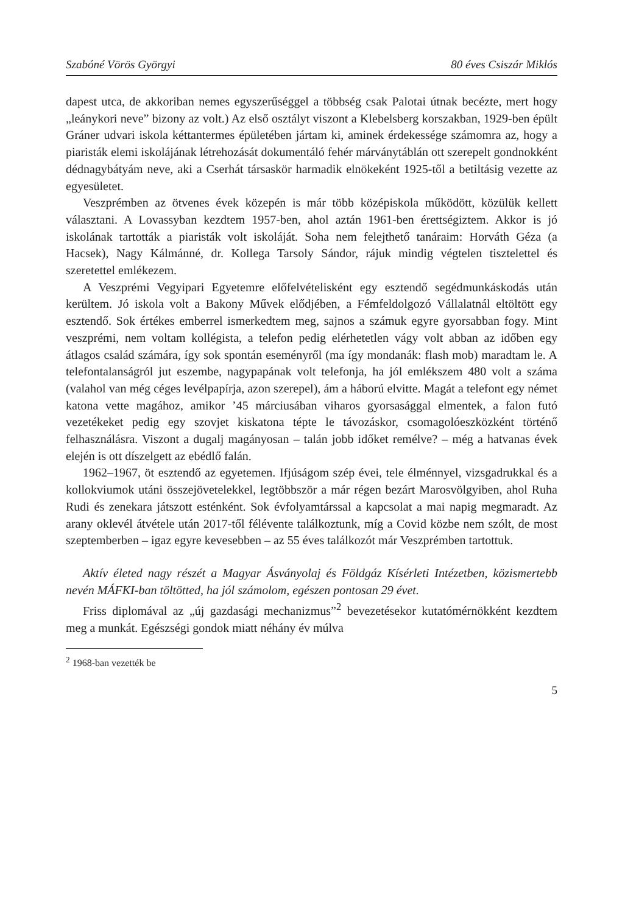Szabóné Vörös Györgyi 80 éves Csiszár Miklós
dapest utca, de akkoriban nemes egyszerűséggel a többség csak Palotai útnak becézte, mert hogy „leánykori neve” bizony az volt.) Az első osztályt viszont a Klebelsberg korszakban, 1929-ben épült Gráner udvari iskola kéttantermes épületében jártam ki, aminek érdekessége számomra az, hogy a piaristák elemi iskolájának létrehozását dokumentáló fehér márványtáblán ott szerepelt gondnokként dédnagybátyám neve, aki a Cserhát társaskör harmadik elnökeként 1925-től a betiltásig vezette az egyesületet.
Veszprémben az ötvenes évek közepén is már több középiskola működött, közülük kellett választani. A Lovassyban kezdtem 1957-ben, ahol aztán 1961-ben érettségiztem. Akkor is jó iskolának tartották a piaristák volt iskoláját. Soha nem felejthető tanáraim: Horváth Géza (a Hacsek), Nagy Kálmánné, dr. Kollega Tarsoly Sándor, rájuk mindig végtelen tisztelettel és szeretettel emlékezem.
A Veszprémi Vegyipari Egyetemre előfelvételisként egy esztendő segédmunkáskodás után kerültem. Jó iskola volt a Bakony Művek elődjében, a Fémfeldolgozó Vállalatnál eltöltött egy esztendő. Sok értékes emberrel ismerkedtem meg, sajnos a számuk egyre gyorsabban fogy. Mint veszprémi, nem voltam kollégista, a telefon pedig elérhetetlen vágy volt abban az időben egy átlagos család számára, így sok spontán eseményről (ma így mondanák: flash mob) maradtam le. A telefontalanságról jut eszembe, nagypapának volt telefonja, ha jól emlékszem 480 volt a száma (valahol van még céges levélpapírja, azon szerepel), ám a háború elvitte. Magát a telefont egy német katona vette magához, amikor ’45 márciusában viharos gyorsasággal elmentek, a falon futó vezetékeket pedig egy szovjet kiskatona tépte le távozáskor, csomagolóeszközként történő felhasználásra. Viszont a dugalj magányosan – talán jobb időket remélve? – még a hatvanas évek elején is ott díszelgett az ebédlő falán.
1962–1967, öt esztendő az egyetemen. Ifjúságom szép évei, tele élménnyel, vizsgadrukkal és a kollokviumok utáni összejövetelekkel, legtöbbször a már régen bezárt Marosvölgyiben, ahol Ruha Rudi és zenekara játszott esténként. Sok évfolyamtárssal a kapcsolat a mai napig megmaradt. Az arany oklevél átvétele után 2017-től félévente találkoztunk, míg a Covid közbe nem szólt, de most szeptemberben – igaz egyre kevesebben – az 55 éves találkozót már Veszprémben tartottuk.
Aktív életed nagy részét a Magyar Ásványolaj és Földgáz Kísérleti Intézetben, közismertebb nevén MÁFKI-ban töltötted, ha jól számolom, egészen pontosan 29 évet.
Friss diplomával az „új gazdasági mechanizmus”<sup>2</sup> bevezetésekor kutatómérnökként kezdtem meg a munkát. Egészségi gondok miatt néhány év múlva
<sup>2</sup> 1968-ban vezették be
5